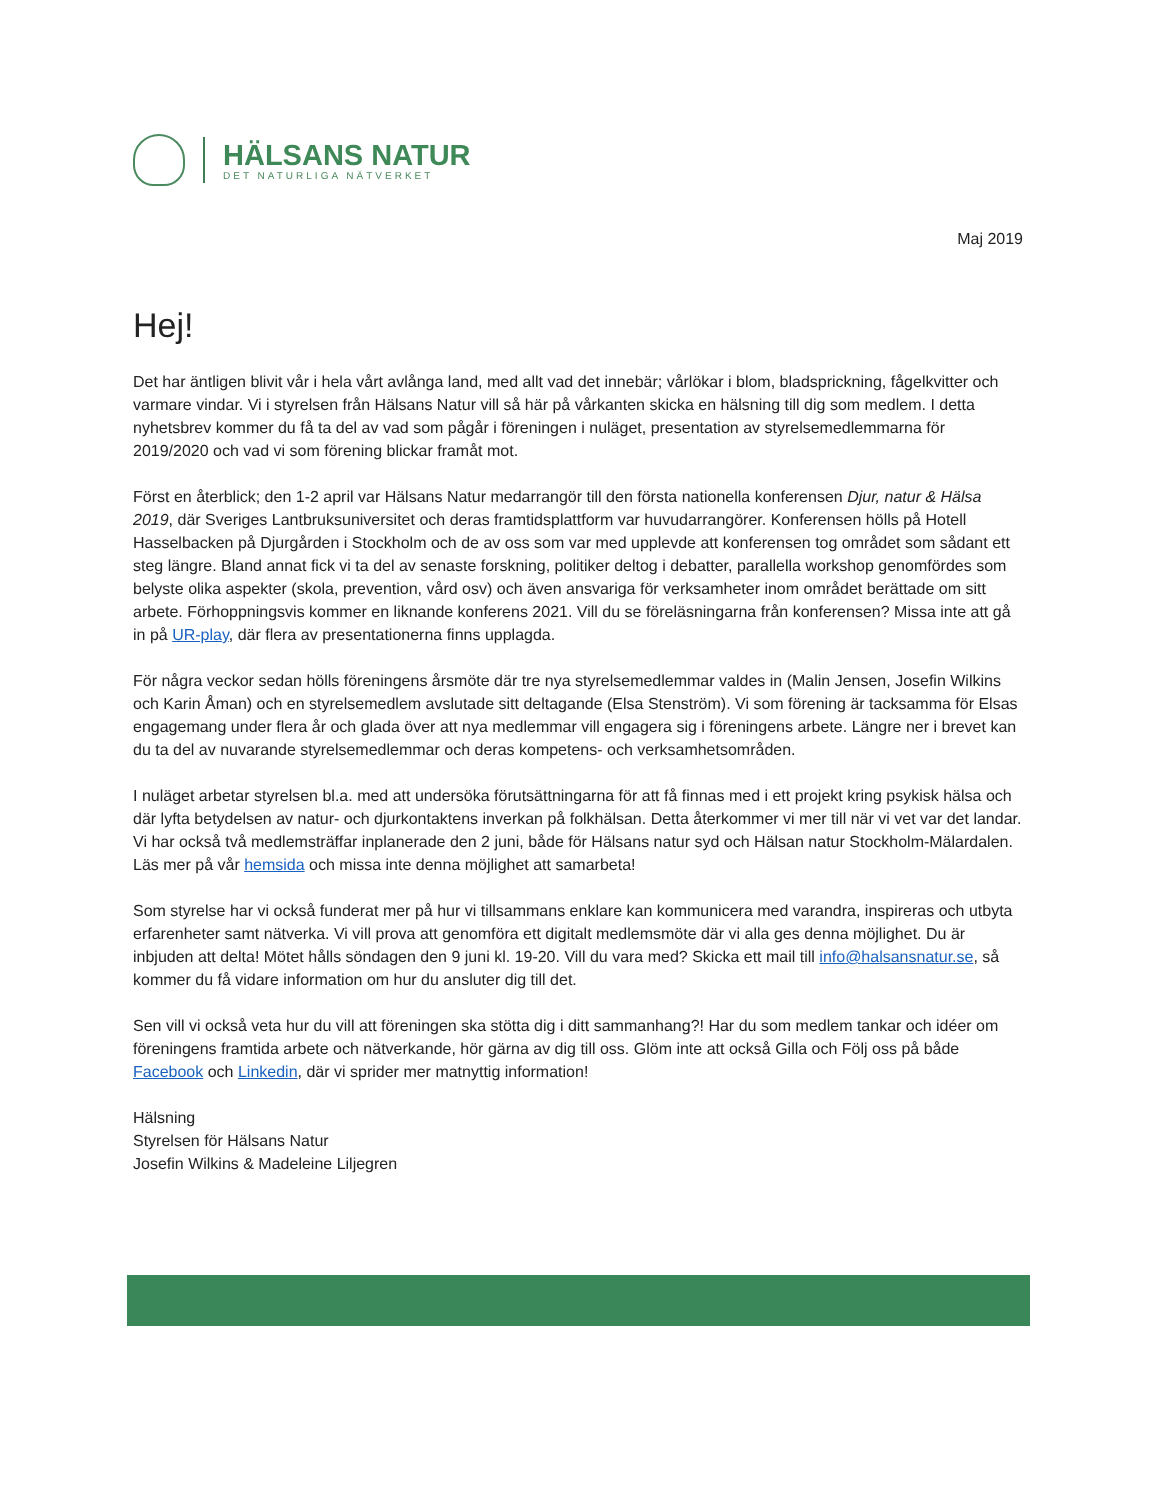HÄLSANS NATUR
DET NATURLIGA NÄTVERKET
Maj 2019
Hej!
Det har äntligen blivit vår i hela vårt avlånga land, med allt vad det innebär; vårlökar i blom, bladsprickning, fågelkvitter och varmare vindar. Vi i styrelsen från Hälsans Natur vill så här på vårkanten skicka en hälsning till dig som medlem. I detta nyhetsbrev kommer du få ta del av vad som pågår i föreningen i nuläget, presentation av styrelsemedlemmarna för 2019/2020 och vad vi som förening blickar framåt mot.
Först en återblick; den 1-2 april var Hälsans Natur medarrangör till den första nationella konferensen Djur, natur & Hälsa 2019, där Sveriges Lantbruksuniversitet och deras framtidsplattform var huvudarrangörer. Konferensen hölls på Hotell Hasselbacken på Djurgården i Stockholm och de av oss som var med upplevde att konferensen tog området som sådant ett steg längre. Bland annat fick vi ta del av senaste forskning, politiker deltog i debatter, parallella workshop genomfördes som belyste olika aspekter (skola, prevention, vård osv) och även ansvariga för verksamheter inom området berättade om sitt arbete. Förhoppningsvis kommer en liknande konferens 2021. Vill du se föreläsningarna från konferensen? Missa inte att gå in på UR-play, där flera av presentationerna finns upplagda.
För några veckor sedan hölls föreningens årsmöte där tre nya styrelsemedlemmar valdes in (Malin Jensen, Josefin Wilkins och Karin Åman) och en styrelsemedlem avslutade sitt deltagande (Elsa Stenström). Vi som förening är tacksamma för Elsas engagemang under flera år och glada över att nya medlemmar vill engagera sig i föreningens arbete. Längre ner i brevet kan du ta del av nuvarande styrelsemedlemmar och deras kompetens- och verksamhetsområden.
I nuläget arbetar styrelsen bl.a. med att undersöka förutsättningarna för att få finnas med i ett projekt kring psykisk hälsa och där lyfta betydelsen av natur- och djurkontaktens inverkan på folkhälsan. Detta återkommer vi mer till när vi vet var det landar. Vi har också två medlemsträffar inplanerade den 2 juni, både för Hälsans natur syd och Hälsan natur Stockholm-Mälardalen. Läs mer på vår hemsida och missa inte denna möjlighet att samarbeta!
Som styrelse har vi också funderat mer på hur vi tillsammans enklare kan kommunicera med varandra, inspireras och utbyta erfarenheter samt nätverka. Vi vill prova att genomföra ett digitalt medlemsmöte där vi alla ges denna möjlighet. Du är inbjuden att delta! Mötet hålls söndagen den 9 juni kl. 19-20. Vill du vara med? Skicka ett mail till info@halsansnatur.se, så kommer du få vidare information om hur du ansluter dig till det.
Sen vill vi också veta hur du vill att föreningen ska stötta dig i ditt sammanhang?! Har du som medlem tankar och idéer om föreningens framtida arbete och nätverkande, hör gärna av dig till oss. Glöm inte att också Gilla och Följ oss på både Facebook och Linkedin, där vi sprider mer matnyttig information!
Hälsning
Styrelsen för Hälsans Natur
Josefin Wilkins & Madeleine Liljegren